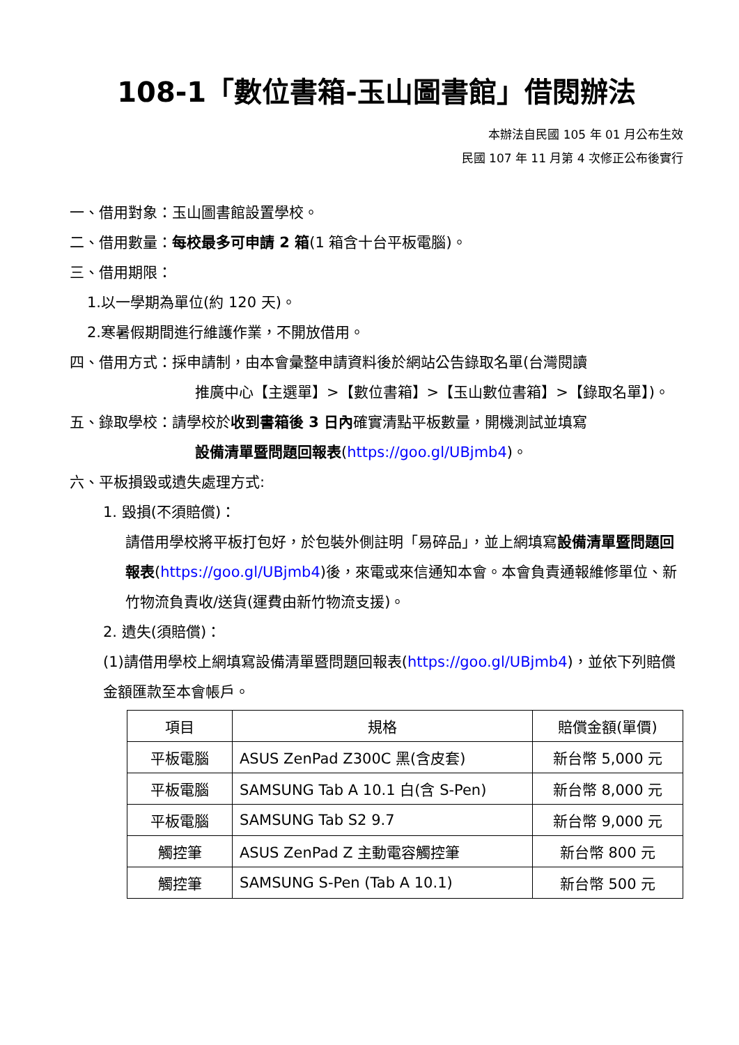108-1「數位書箱-玉山圖書館」借閱辦法
本辦法自民國 105 年 01 月公布生效
民國 107 年 11 月第 4 次修正公布後實行
一、借用對象：玉山圖書館設置學校。
二、借用數量：每校最多可申請 2 箱(1 箱含十台平板電腦)。
三、借用期限：
1.以一學期為單位(約 120 天)。
2.寒暑假期間進行維護作業，不開放借用。
四、借用方式：採申請制，由本會彙整申請資料後於網站公告錄取名單(台灣閱讀
推廣中心【主選單】>【數位書箱】>【玉山數位書箱】>【錄取名單】)。
五、錄取學校：請學校於收到書箱後 3 日內確實清點平板數量，開機測試並填寫
設備清單暨問題回報表(https://goo.gl/UBjmb4)。
六、平板損毀或遺失處理方式:
1. 毀損(不須賠償)：
請借用學校將平板打包好，於包裝外側註明「易碎品」，並上網填寫設備清單暨問題回報表(https://goo.gl/UBjmb4)後，來電或來信通知本會。本會負責通報維修單位、新竹物流負責收/送貨(運費由新竹物流支援)。
2. 遺失(須賠償)：
(1)請借用學校上網填寫設備清單暨問題回報表(https://goo.gl/UBjmb4)，並依下列賠償金額匯款至本會帳戶。
| 項目 | 規格 | 賠償金額(單價) |
| --- | --- | --- |
| 平板電腦 | ASUS ZenPad Z300C 黑(含皮套) | 新台幣 5,000 元 |
| 平板電腦 | SAMSUNG Tab A 10.1 白(含 S-Pen) | 新台幣 8,000 元 |
| 平板電腦 | SAMSUNG Tab S2 9.7 | 新台幣 9,000 元 |
| 觸控筆 | ASUS ZenPad Z 主動電容觸控筆 | 新台幣 800 元 |
| 觸控筆 | SAMSUNG S-Pen (Tab A 10.1) | 新台幣 500 元 |